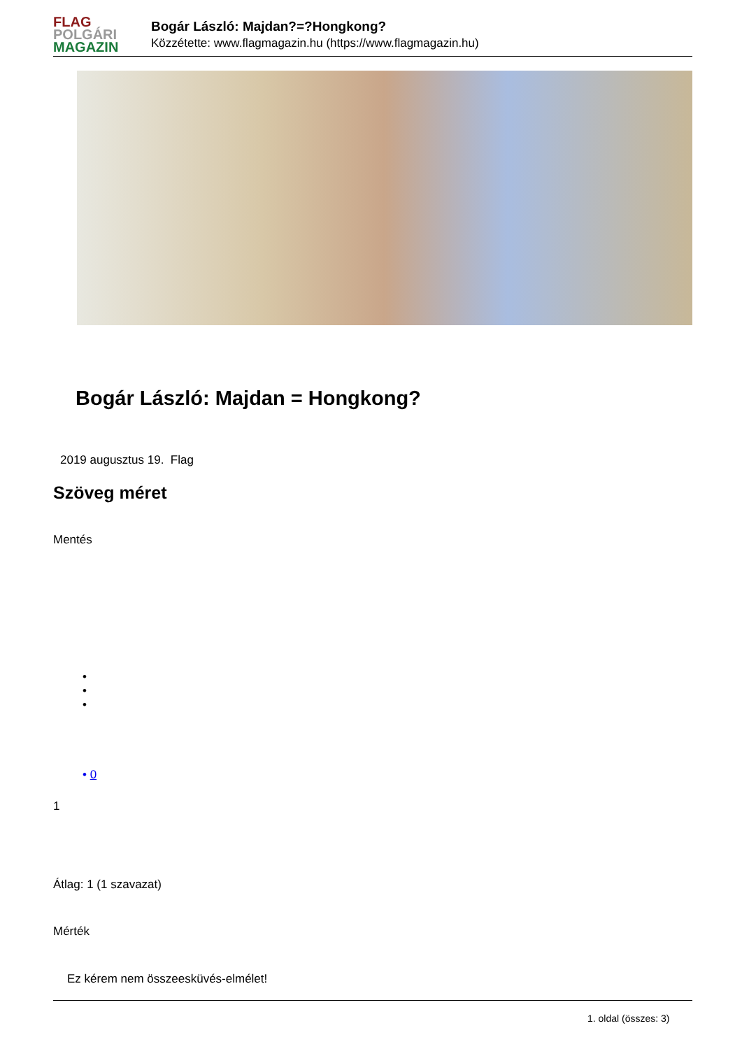FLAG
POLGÁRI
MAGAZIN
Bogár László: Majdan?=?Hongkong?
Közzétette: www.flagmagazin.hu (https://www.flagmagazin.hu)
Bogár László: Majdan = Hongkong?
2019 augusztus 19. Flag
Szöveg méret
Mentés
•
•
•
• 0
1
Átlag: 1 (1 szavazat)
Mérték
Ez kérem nem összeesküvés-elmélet!
1. oldal (összes: 3)